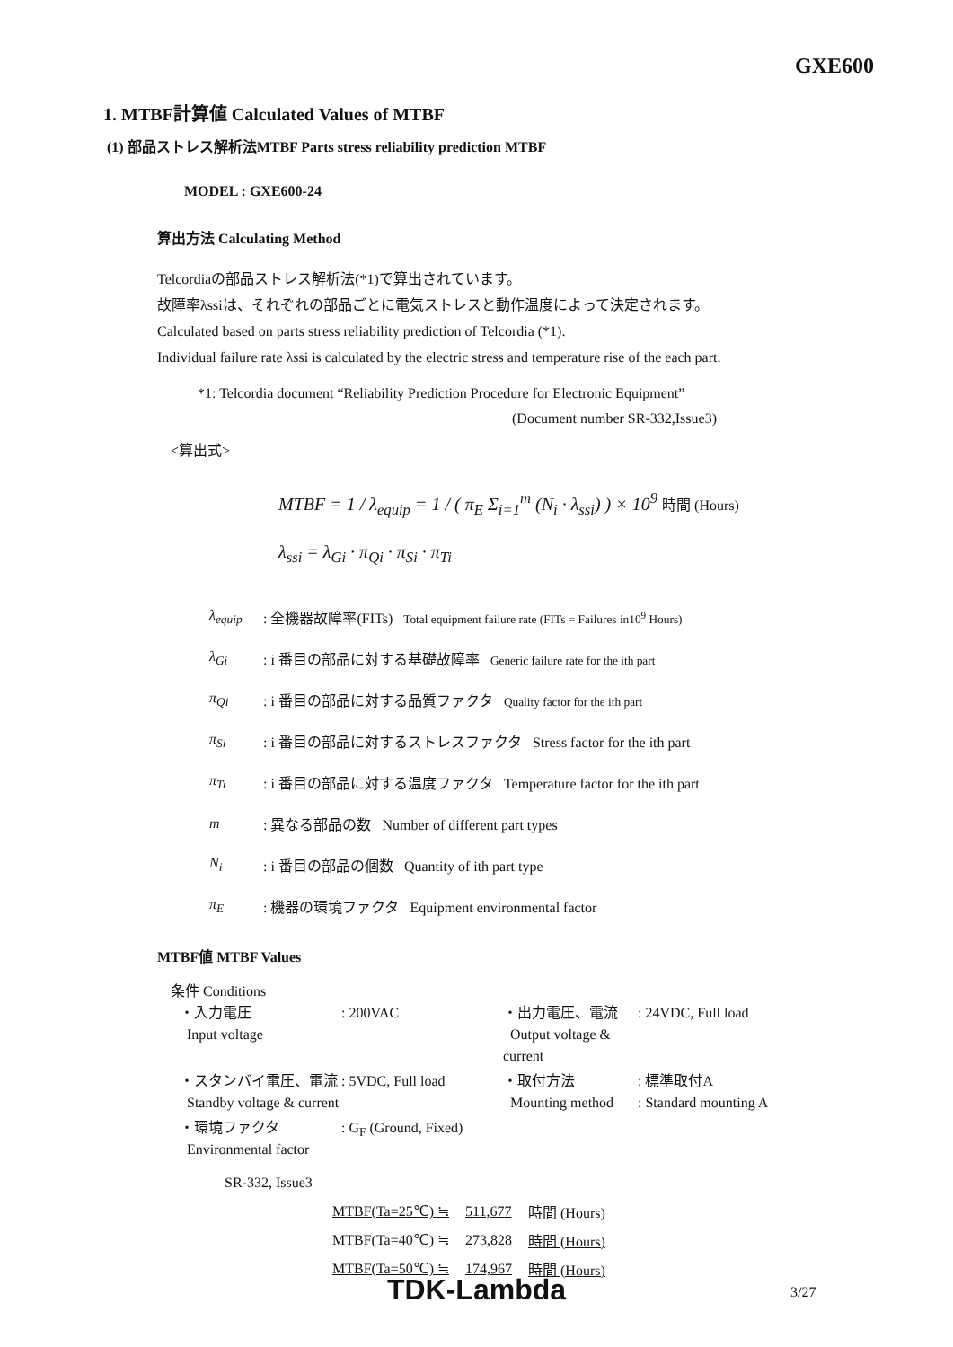GXE600
1. MTBF計算値 Calculated Values of MTBF
(1) 部品ストレス解析法MTBF Parts stress reliability prediction MTBF
MODEL : GXE600-24
算出方法 Calculating Method
Telcordiaの部品ストレス解析法(*1)で算出されています。
故障率λssiは、それぞれの部品ごとに電気ストレスと動作温度によって決定されます。
Calculated based on parts stress reliability prediction of Telcordia (*1).
Individual failure rate λssi is calculated by the electric stress and temperature rise of the each part.
*1: Telcordia document “Reliability Prediction Procedure for Electronic Equipment”
(Document number SR-332,Issue3)
<算出式>
MTBF = 1 / λ<sub>equip</sub> = 1 / ( π<sub>E</sub> Σ<sub>i=1</sub><sup>m</sup> (N<sub>i</sub> · λ<sub>ssi</sub>) ) × 10<sup>9</sup> 時間 (Hours)
λ<sub>ssi</sub> = λ<sub>Gi</sub> · π<sub>Qi</sub> · π<sub>Si</sub> · π<sub>Ti</sub>
λ<sub>equip</sub>: 全機器故障率(FITs) Total equipment failure rate (FITs = Failures in10<sup>9</sup> Hours)
λ<sub>Gi</sub>: i 番目の部品に対する基礎故障率 Generic failure rate for the ith part
π<sub>Qi</sub>: i 番目の部品に対する品質ファクタ Quality factor for the ith part
π<sub>Si</sub>: i 番目の部品に対するストレスファクタ Stress factor for the ith part
π<sub>Ti</sub>: i 番目の部品に対する温度ファクタ Temperature factor for the ith part
m: 異なる部品の数 Number of different part types
N<sub>i</sub>: i 番目の部品の個数 Quantity of ith part type
π<sub>E</sub>: 機器の環境ファクタ Equipment environmental factor
MTBF値 MTBF Values
条件 Conditions
| ・入力電圧 Input voltage | : 200VAC | ・出力電圧、電流 Output voltage & current | : 24VDC, Full load |
| ・スタンバイ電圧、電流 : 5VDC, Full load Standby voltage & current | | ・取付方法 Mounting method | : 標準取付A : Standard mounting A |
| ・環境ファクタ Environmental factor | : G<sub>F</sub> (Ground, Fixed) | | |
SR-332, Issue3
| MTBF(Ta=25℃) ≒ | 511,677 | 時間 (Hours) |
| MTBF(Ta=40℃) ≒ | 273,828 | 時間 (Hours) |
| MTBF(Ta=50℃) ≒ | 174,967 | 時間 (Hours) |
TDK-Lambda 3/27